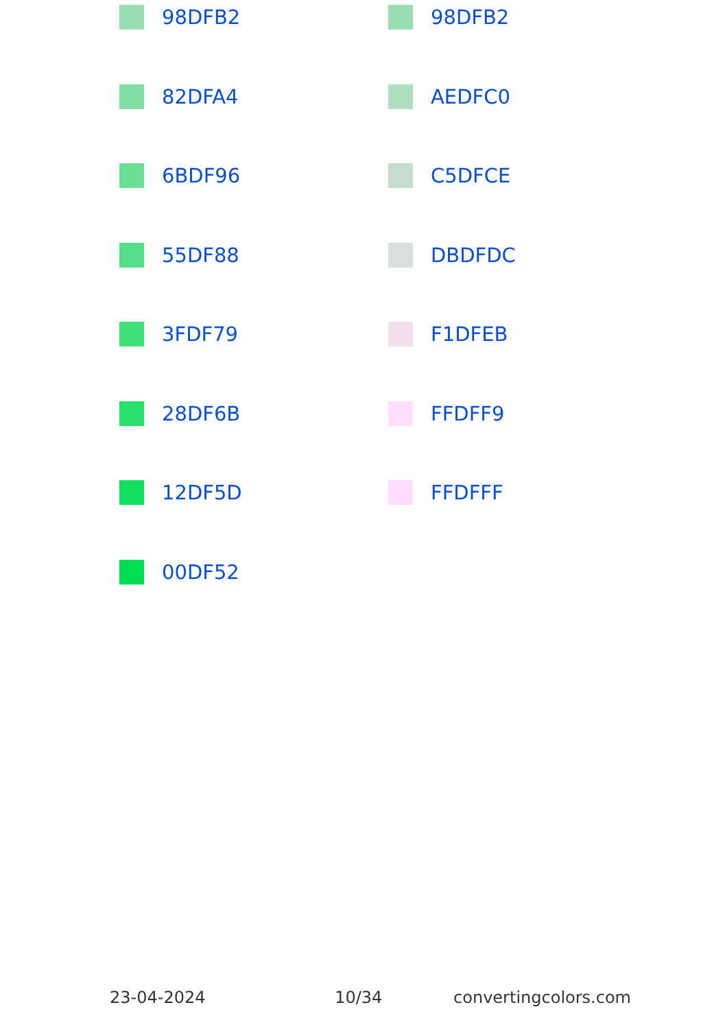98DFB2
82DFA4
6BDF96
55DF88
3FDF79
28DF6B
12DF5D
00DF52
98DFB2
AEDFC0
C5DFCE
DBDFDC
F1DFEB
FFDFF9
FFDFFF
23-04-2024 10/34 convertingcolors.com